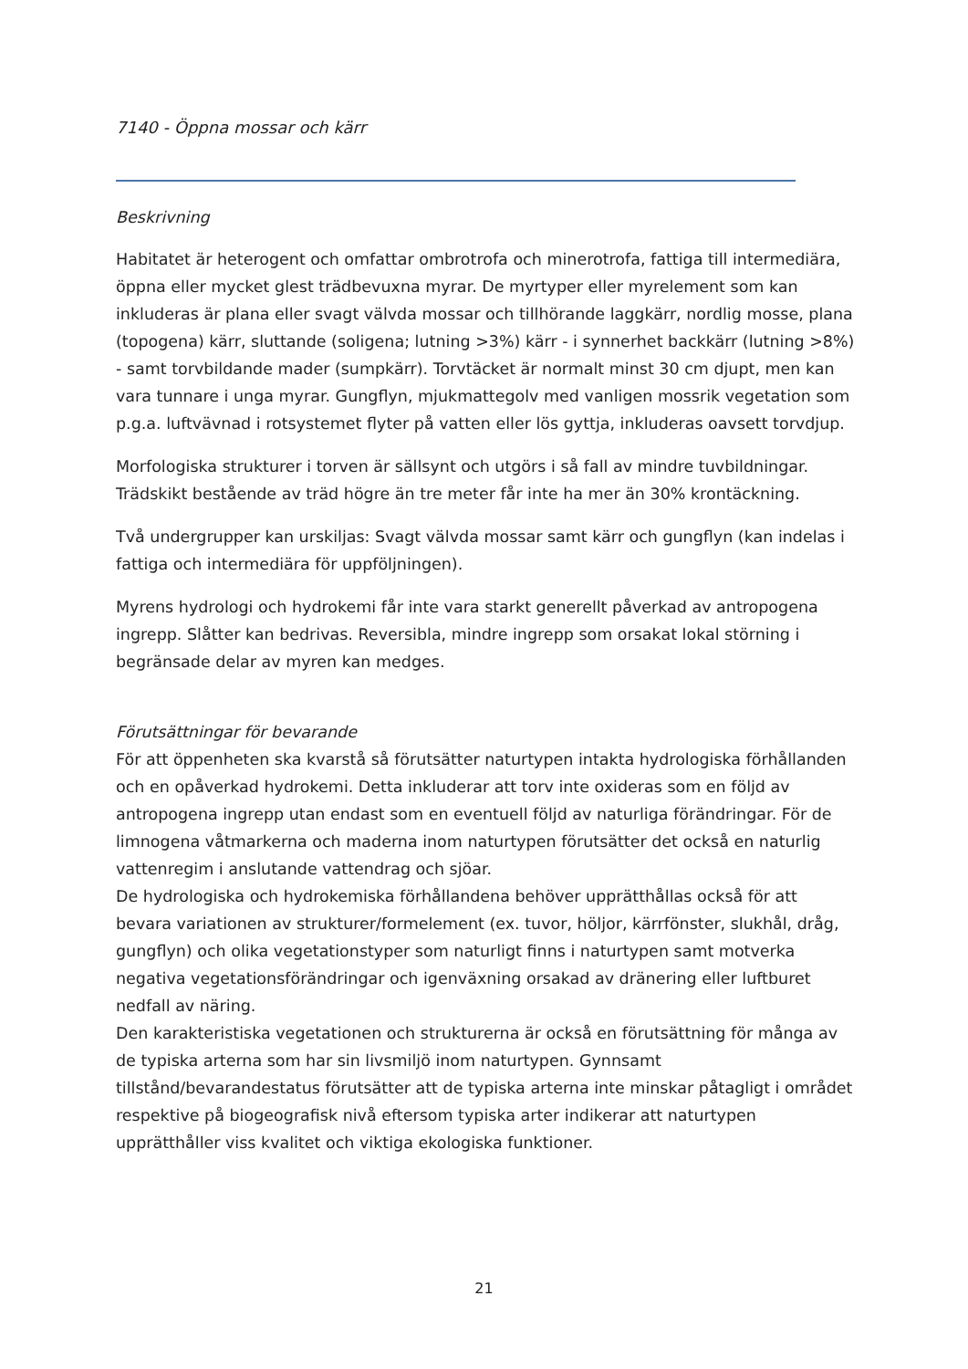7140 - Öppna mossar och kärr
Beskrivning
Habitatet är heterogent och omfattar ombrotrofa och minerotrofa, fattiga till intermediära, öppna eller mycket glest trädbevuxna myrar. De myrtyper eller myrelement som kan inkluderas är plana eller svagt välvda mossar och tillhörande laggkärr, nordlig mosse, plana (topogena) kärr, sluttande (soligena; lutning >3%) kärr - i synnerhet backkärr (lutning >8%) - samt torvbildande mader (sumpkärr). Torvtäcket är normalt minst 30 cm djupt, men kan vara tunnare i unga myrar. Gungflyn, mjukmattegolv med vanligen mossrik vegetation som p.g.a. luftvävnad i rotsystemet flyter på vatten eller lös gyttja, inkluderas oavsett torvdjup.
Morfologiska strukturer i torven är sällsynt och utgörs i så fall av mindre tuvbildningar. Trädskikt bestående av träd högre än tre meter får inte ha mer än 30% krontäckning.
Två undergrupper kan urskiljas: Svagt välvda mossar samt kärr och gungflyn (kan indelas i fattiga och intermediära för uppföljningen).
Myrens hydrologi och hydrokemi får inte vara starkt generellt påverkad av antropogena ingrepp. Slåtter kan bedrivas. Reversibla, mindre ingrepp som orsakat lokal störning i begränsade delar av myren kan medges.
Förutsättningar för bevarande
För att öppenheten ska kvarstå så förutsätter naturtypen intakta hydrologiska förhållanden och en opåverkad hydrokemi. Detta inkluderar att torv inte oxideras som en följd av antropogena ingrepp utan endast som en eventuell följd av naturliga förändringar. För de limnogena våtmarkerna och maderna inom naturtypen förutsätter det också en naturlig vattenregim i anslutande vattendrag och sjöar.
De hydrologiska och hydrokemiska förhållandena behöver upprätthållas också för att bevara variationen av strukturer/formelement (ex. tuvor, höljor, kärrfönster, slukhål, dråg, gungflyn) och olika vegetationstyper som naturligt finns i naturtypen samt motverka negativa vegetationsförändringar och igenväxning orsakad av dränering eller luftburet nedfall av näring.
Den karakteristiska vegetationen och strukturerna är också en förutsättning för många av de typiska arterna som har sin livsmiljö inom naturtypen. Gynnsamt tillstånd/bevarandestatus förutsätter att de typiska arterna inte minskar påtagligt i området respektive på biogeografisk nivå eftersom typiska arter indikerar att naturtypen upprätthåller viss kvalitet och viktiga ekologiska funktioner.
21